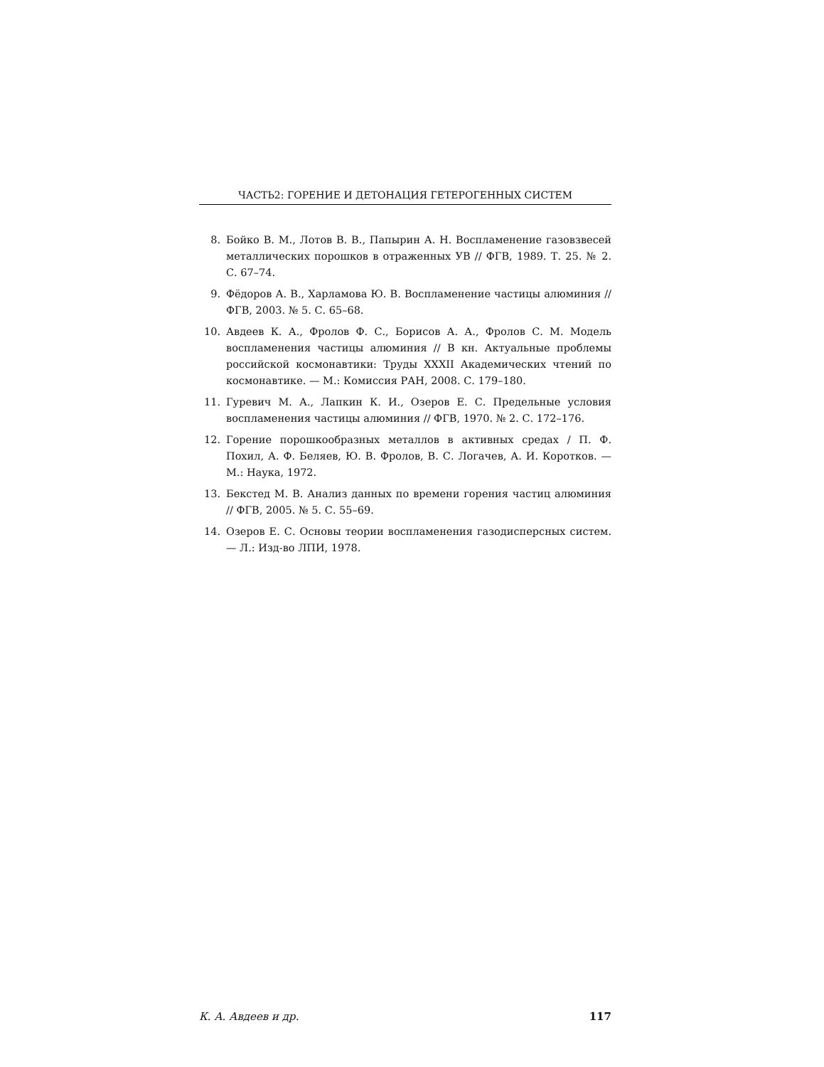ЧАСТЬ2: ГОРЕНИЕ И ДЕТОНАЦИЯ ГЕТЕРОГЕННЫХ СИСТЕМ
8. Бойко В. М., Лотов В. В., Папырин А. Н. Воспламенение газовзвесей металлических порошков в отраженных УВ // ФГВ, 1989. Т. 25. № 2. С. 67–74.
9. Фёдоров А. В., Харламова Ю. В. Воспламенение частицы алюминия // ФГВ, 2003. № 5. С. 65–68.
10. Авдеев К. А., Фролов Ф. С., Борисов А. А., Фролов С. М. Модель воспламенения частицы алюминия // В кн. Актуальные проблемы российской космонавтики: Труды XXXII Академических чтений по космонавтике. — М.: Комиссия РАН, 2008. С. 179–180.
11. Гуревич М. А., Лапкин К. И., Озеров Е. С. Предельные условия воспламенения частицы алюминия // ФГВ, 1970. № 2. С. 172–176.
12. Горение порошкообразных металлов в активных средах / П. Ф. Похил, А. Ф. Беляев, Ю. В. Фролов, В. С. Логачев, А. И. Коротков. — М.: Наука, 1972.
13. Бекстед М. В. Анализ данных по времени горения частиц алюминия // ФГВ, 2005. № 5. С. 55–69.
14. Озеров Е. С. Основы теории воспламенения газодисперсных систем. — Л.: Изд-во ЛПИ, 1978.
К. А. Авдеев и др. 117